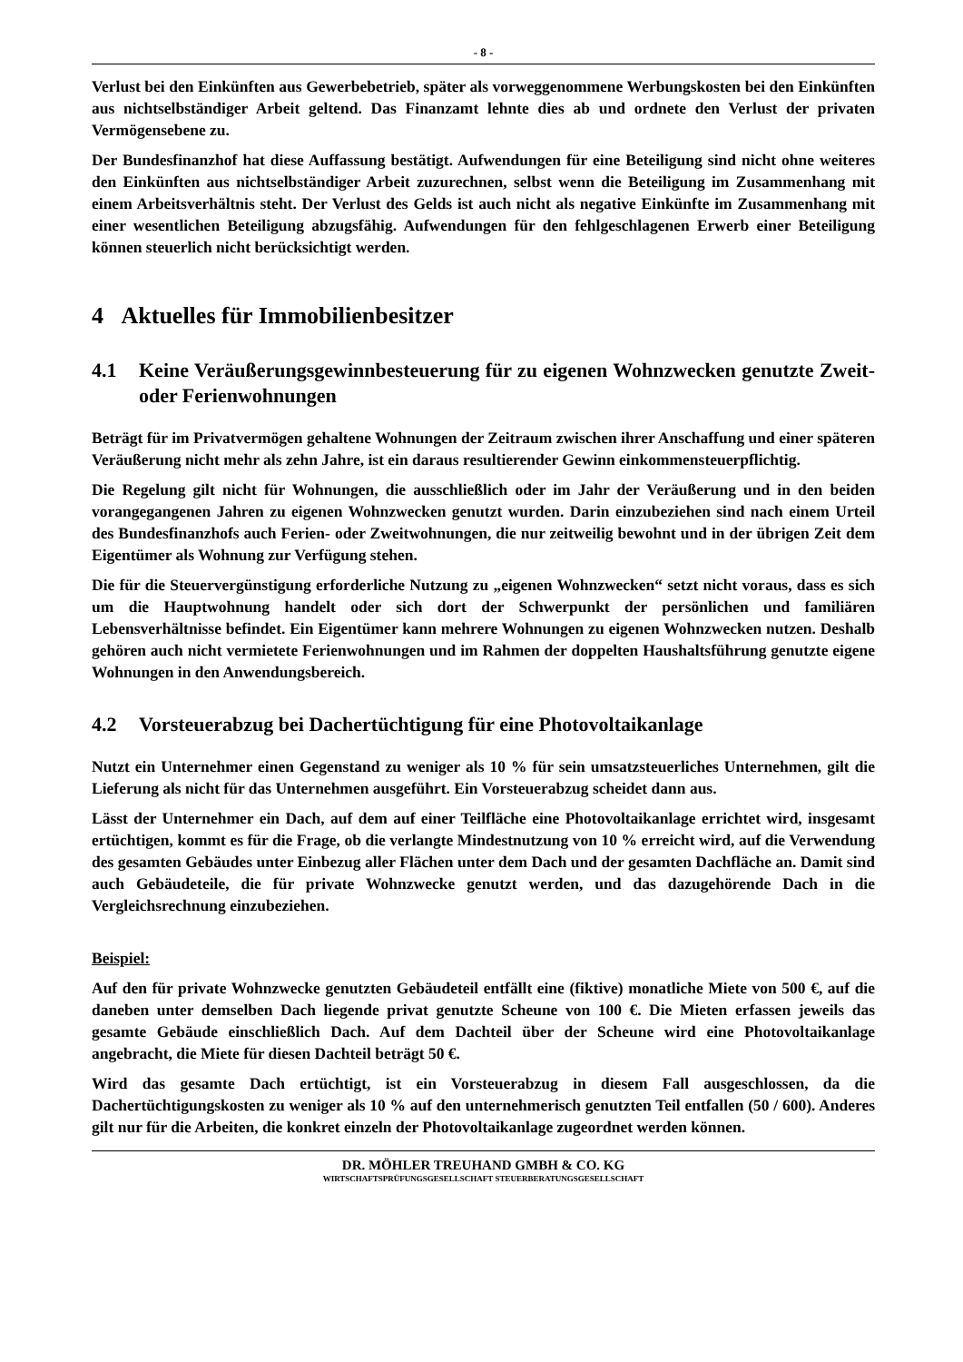- 8 -
Verlust bei den Einkünften aus Gewerbebetrieb, später als vorweggenommene Werbungskosten bei den Einkünften aus nichtselbständiger Arbeit geltend. Das Finanzamt lehnte dies ab und ordnete den Verlust der privaten Vermögensebene zu.
Der Bundesfinanzhof hat diese Auffassung bestätigt. Aufwendungen für eine Beteiligung sind nicht ohne weiteres den Einkünften aus nichtselbständiger Arbeit zuzurechnen, selbst wenn die Beteiligung im Zusammenhang mit einem Arbeitsverhältnis steht. Der Verlust des Gelds ist auch nicht als negative Einkünfte im Zusammenhang mit einer wesentlichen Beteiligung abzugsfähig. Aufwendungen für den fehlgeschlagenen Erwerb einer Beteiligung können steuerlich nicht berücksichtigt werden.
4 Aktuelles für Immobilienbesitzer
4.1 Keine Veräußerungsgewinnbesteuerung für zu eigenen Wohnzwecken genutzte Zweit- oder Ferienwohnungen
Beträgt für im Privatvermögen gehaltene Wohnungen der Zeitraum zwischen ihrer Anschaffung und einer späteren Veräußerung nicht mehr als zehn Jahre, ist ein daraus resultierender Gewinn einkommensteuerpflichtig.
Die Regelung gilt nicht für Wohnungen, die ausschließlich oder im Jahr der Veräußerung und in den beiden vorangegangenen Jahren zu eigenen Wohnzwecken genutzt wurden. Darin einzubeziehen sind nach einem Urteil des Bundesfinanzhofs auch Ferien- oder Zweitwohnungen, die nur zeitweilig bewohnt und in der übrigen Zeit dem Eigentümer als Wohnung zur Verfügung stehen.
Die für die Steuervergünstigung erforderliche Nutzung zu „eigenen Wohnzwecken“ setzt nicht voraus, dass es sich um die Hauptwohnung handelt oder sich dort der Schwerpunkt der persönlichen und familiären Lebensverhältnisse befindet. Ein Eigentümer kann mehrere Wohnungen zu eigenen Wohnzwecken nutzen. Deshalb gehören auch nicht vermietete Ferienwohnungen und im Rahmen der doppelten Haushaltsführung genutzte eigene Wohnungen in den Anwendungsbereich.
4.2 Vorsteuerabzug bei Dachertüchtigung für eine Photovoltaikanlage
Nutzt ein Unternehmer einen Gegenstand zu weniger als 10 % für sein umsatzsteuerliches Unternehmen, gilt die Lieferung als nicht für das Unternehmen ausgeführt. Ein Vorsteuerabzug scheidet dann aus.
Lässt der Unternehmer ein Dach, auf dem auf einer Teilfläche eine Photovoltaikanlage errichtet wird, insgesamt ertüchtigen, kommt es für die Frage, ob die verlangte Mindestnutzung von 10 % erreicht wird, auf die Verwendung des gesamten Gebäudes unter Einbezug aller Flächen unter dem Dach und der gesamten Dachfläche an. Damit sind auch Gebäudeteile, die für private Wohnzwecke genutzt werden, und das dazugehörende Dach in die Vergleichsrechnung einzubeziehen.
Beispiel:
Auf den für private Wohnzwecke genutzten Gebäudeteil entfällt eine (fiktive) monatliche Miete von 500 €, auf die daneben unter demselben Dach liegende privat genutzte Scheune von 100 €. Die Mieten erfassen jeweils das gesamte Gebäude einschließlich Dach. Auf dem Dachteil über der Scheune wird eine Photovoltaikanlage angebracht, die Miete für diesen Dachteil beträgt 50 €.
Wird das gesamte Dach ertüchtigt, ist ein Vorsteuerabzug in diesem Fall ausgeschlossen, da die Dachertüchtigungskosten zu weniger als 10 % auf den unternehmerisch genutzten Teil entfallen (50 / 600). Anderes gilt nur für die Arbeiten, die konkret einzeln der Photovoltaikanlage zugeordnet werden können.
DR. MÖHLER TREUHAND GMBH & CO. KG
WIRTSCHAFTSPRÜFUNGSGESELLSCHAFT STEUERBERATUNGSGESELLSCHAFT